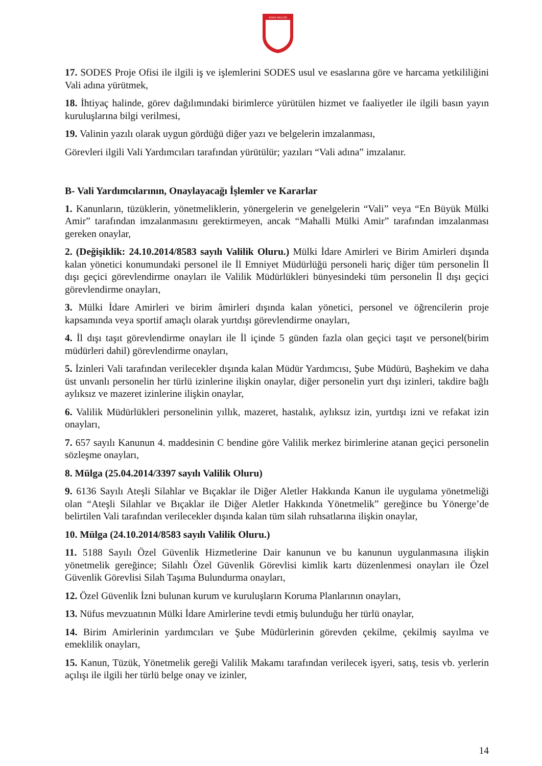SİVAS VALİLİĞİ
17. SODES Proje Ofisi ile ilgili iş ve işlemlerini SODES usul ve esaslarına göre ve harcama yetkililiğini Vali adına yürütmek,
18. İhtiyaç halinde, görev dağılımındaki birimlerce yürütülen hizmet ve faaliyetler ile ilgili basın yayın kuruluşlarına bilgi verilmesi,
19. Valinin yazılı olarak uygun gördüğü diğer yazı ve belgelerin imzalanması,
Görevleri ilgili Vali Yardımcıları tarafından yürütülür; yazıları “Vali adına” imzalanır.
B- Vali Yardımcılarının, Onaylayacağı İşlemler ve Kararlar
1. Kanunların, tüzüklerin, yönetmeliklerin, yönergelerin ve genelgelerin “Vali” veya “En Büyük Mülki Amir” tarafından imzalanmasını gerektirmeyen, ancak “Mahalli Mülki Amir” tarafından imzalanması gereken onaylar,
2. (Değişiklik: 24.10.2014/8583 sayılı Valilik Oluru.) Mülki İdare Amirleri ve Birim Amirleri dışında kalan yönetici konumundaki personel ile İl Emniyet Müdürlüğü personeli hariç diğer tüm personelin İl dışı geçici görevlendirme onayları ile Valilik Müdürlükleri bünyesindeki tüm personelin İl dışı geçici görevlendirme onayları,
3. Mülki İdare Amirleri ve birim âmirleri dışında kalan yönetici, personel ve öğrencilerin proje kapsamında veya sportif amaçlı olarak yurtdışı görevlendirme onayları,
4. İl dışı taşıt görevlendirme onayları ile İl içinde 5 günden fazla olan geçici taşıt ve personel(birim müdürleri dahil) görevlendirme onayları,
5. İzinleri Vali tarafından verilecekler dışında kalan Müdür Yardımcısı, Şube Müdürü, Başhekim ve daha üst unvanlı personelin her türlü izinlerine ilişkin onaylar, diğer personelin yurt dışı izinleri, takdire bağlı aylıksız ve mazeret izinlerine ilişkin onaylar,
6. Valilik Müdürlükleri personelinin yıllık, mazeret, hastalık, aylıksız izin, yurtdışı izni ve refakat izin onayları,
7. 657 sayılı Kanunun 4. maddesinin C bendine göre Valilik merkez birimlerine atanan geçici personelin sözleşme onayları,
8. Mülga (25.04.2014/3397 sayılı Valilik Oluru)
9. 6136 Sayılı Ateşli Silahlar ve Bıçaklar ile Diğer Aletler Hakkında Kanun ile uygulama yönetmeliği olan “Ateşli Silahlar ve Bıçaklar ile Diğer Aletler Hakkında Yönetmelik” gereğince bu Yönerge’de belirtilen Vali tarafından verilecekler dışında kalan tüm silah ruhsatlarına ilişkin onaylar,
10. Mülga (24.10.2014/8583 sayılı Valilik Oluru.)
11. 5188 Sayılı Özel Güvenlik Hizmetlerine Dair kanunun ve bu kanunun uygulanmasına ilişkin yönetmelik gereğince; Silahlı Özel Güvenlik Görevlisi kimlik kartı düzenlenmesi onayları ile Özel Güvenlik Görevlisi Silah Taşıma Bulundurma onayları,
12. Özel Güvenlik İzni bulunan kurum ve kuruluşların Koruma Planlarının onayları,
13. Nüfus mevzuatının Mülki İdare Amirlerine tevdi etmiş bulunduğu her türlü onaylar,
14. Birim Amirlerinin yardımcıları ve Şube Müdürlerinin görevden çekilme, çekilmiş sayılma ve emeklilik onayları,
15. Kanun, Tüzük, Yönetmelik gereği Valilik Makamı tarafından verilecek işyeri, satış, tesis vb. yerlerin açılışı ile ilgili her türlü belge onay ve izinler,
14